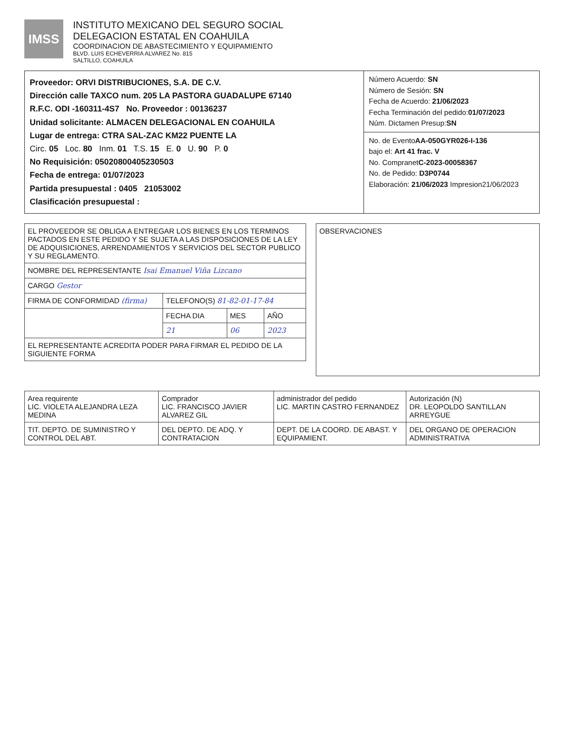IMSS
INSTITUTO MEXICANO DEL SEGURO SOCIAL
DELEGACION ESTATAL EN COAHUILA
COORDINACION DE ABASTECIMIENTO Y EQUIPAMIENTO
BLVD. LUIS ECHEVERRIA ALVAREZ No. 815
SALTILLO, COAHUILA
Proveedor: ORVI DISTRIBUCIONES, S.A. DE C.V.
Dirección calle TAXCO num. 205 LA PASTORA GUADALUPE 67140
R.F.C. ODI -160311-4S7 No. Proveedor : 00136237
Unidad solicitante: ALMACEN DELEGACIONAL EN COAHUILA
Lugar de entrega: CTRA SAL-ZAC KM22 PUENTE LA
Circ. 05 Loc. 80 Inm. 01 T.S. 15 E. 0 U. 90 P. 0
No Requisición: 0502080040523050З
Fecha de entrega: 01/07/2023
Partida presupuestal : 0405 21053002
Clasificación presupuestal :
Número Acuerdo: SN
Número de Sesión: SN
Fecha de Acuerdo: 21/06/2023
Fecha Terminación del pedido:01/07/2023
Núm. Dictamen Presup:SN
No. de EventoAA-050GYR026-I-136
bajo el: Art 41 frac. V
No. CompranetC-2023-00058367
No. de Pedido: D3P0744
Elaboración: 21/06/2023 Impresion21/06/2023
| EL PROVEEDOR SE OBLIGA A ENTREGAR LOS BIENES EN LOS TERMINOS PACTADOS EN ESTE PEDIDO Y SE SUJETA A LAS DISPOSICIONES DE LA LEY DE ADQUISICIONES, ARRENDAMIENTOS Y SERVICIOS DEL SECTOR PUBLICO Y SU REGLAMENTO. | | | |
| NOMBRE DEL REPRESENTANTE Isai Emanuel Viña Lizcano | | | |
| CARGO Gestor | | | |
| FIRMA DE CONFORMIDAD (firma) | TELEFONO(S) 81-82-01-17-84 | | |
| | FECHA DIA | MES | AÑO |
| | 21 | 06 | 2023 |
| EL REPRESENTANTE ACREDITA PODER PARA FIRMAR EL PEDIDO DE LA SIGUIENTE FORMA | | | |
OBSERVACIONES
| Area requirente LIC. VIOLETA ALEJANDRA LEZA MEDINA | Comprador LIC. FRANCISCO JAVIER ALVAREZ GIL | administrador del pedido LIC. MARTIN CASTRO FERNANDEZ | Autorización (N) DR. LEOPOLDO SANTILLAN ARREYGUE |
| TIT. DEPTO. DE SUMINISTRO Y CONTROL DEL ABT. | DEL DEPTO. DE ADQ. Y CONTRATACION | DEPT. DE LA COORD. DE ABAST. Y EQUIPAMIENT. | DEL ORGANO DE OPERACION ADMINISTRATIVA |